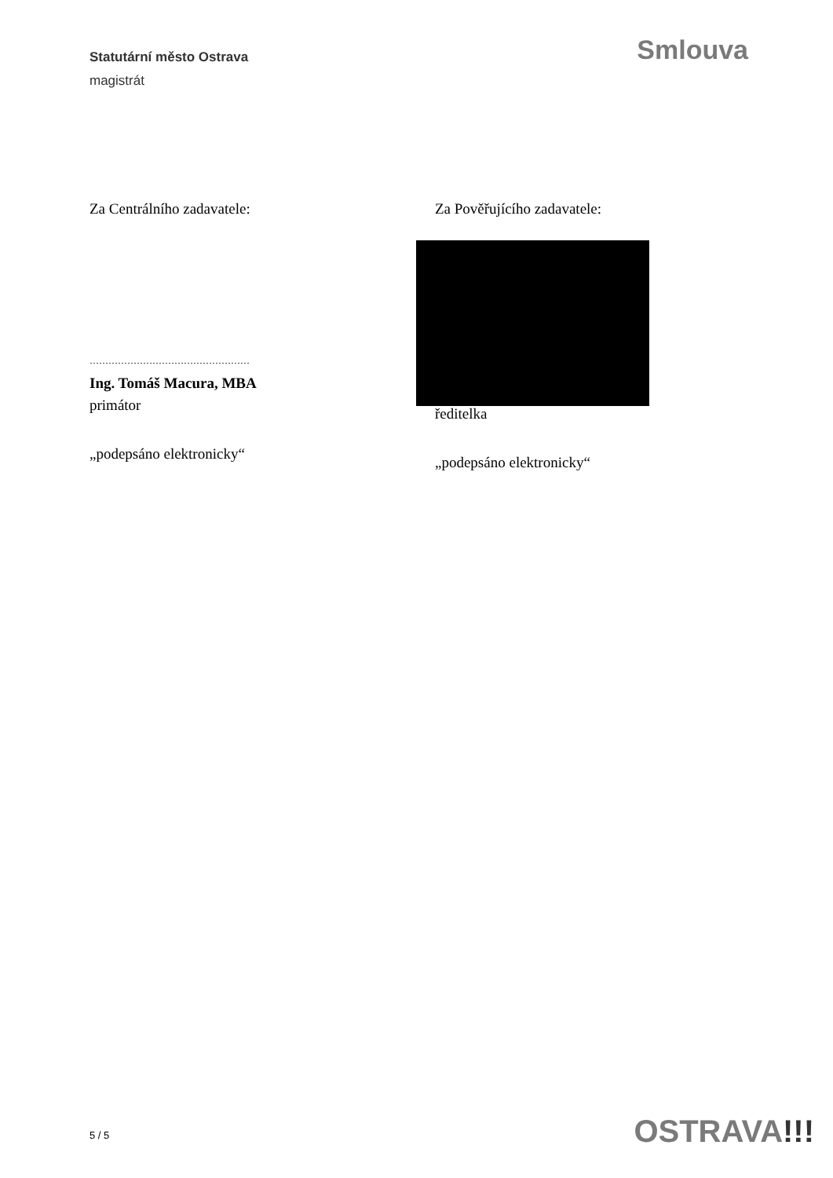Statutární město Ostrava
magistrát
Smlouva
Za Centrálního zadavatele:
……………………………………………
Ing. Tomáš Macura, MBA
primátor
„podepsáno elektronicky“
Za Pověřujícího zadavatele:
ředitelka
„podepsáno elektronicky“
5 / 5 OSTRAVA!!!